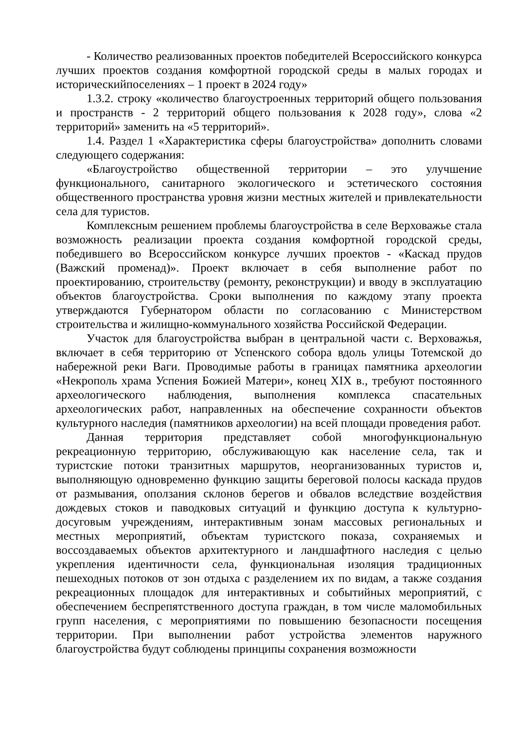- Количество реализованных проектов победителей Всероссийского конкурса лучших проектов создания комфортной городской среды в малых городах и историческийпоселениях – 1 проект в 2024 году»
1.3.2. строку «количество благоустроенных территорий общего пользования и пространств - 2 территорий общего пользования к 2028 году», слова «2 территорий» заменить на «5 территорий».
1.4. Раздел 1 «Характеристика сферы благоустройства» дополнить словами следующего содержания:
«Благоустройство общественной территории – это улучшение функционального, санитарного экологического и эстетического состояния общественного пространства уровня жизни местных жителей и привлекательности села для туристов.
Комплексным решением проблемы благоустройства в селе Верховажье стала возможность реализации проекта создания комфортной городской среды, победившего во Всероссийском конкурсе лучших проектов - «Каскад прудов (Важский променад)». Проект включает в себя выполнение работ по проектированию, строительству (ремонту, реконструкции) и вводу в эксплуатацию объектов благоустройства. Сроки выполнения по каждому этапу проекта утверждаются Губернатором области по согласованию с Министерством строительства и жилищно-коммунального хозяйства Российской Федерации.
Участок для благоустройства выбран в центральной части с. Верховажья, включает в себя территорию от Успенского собора вдоль улицы Тотемской до набережной реки Ваги. Проводимые работы в границах памятника археологии «Некрополь храма Успения Божией Матери», конец XIX в., требуют постоянного археологического наблюдения, выполнения комплекса спасательных археологических работ, направленных на обеспечение сохранности объектов культурного наследия (памятников археологии) на всей площади проведения работ.
Данная территория представляет собой многофункциональную рекреационную территорию, обслуживающую как население села, так и туристские потоки транзитных маршрутов, неорганизованных туристов и, выполняющую одновременно функцию защиты береговой полосы каскада прудов от размывания, оползания склонов берегов и обвалов вследствие воздействия дождевых стоков и паводковых ситуаций и функцию доступа к культурно-досуговым учреждениям, интерактивным зонам массовых региональных и местных мероприятий, объектам туристского показа, сохраняемых и воссоздаваемых объектов архитектурного и ландшафтного наследия с целью укрепления идентичности села, функциональная изоляция традиционных пешеходных потоков от зон отдыха с разделением их по видам, а также создания рекреационных площадок для интерактивных и событийных мероприятий, с обеспечением беспрепятственного доступа граждан, в том числе маломобильных групп населения, с мероприятиями по повышению безопасности посещения территории. При выполнении работ устройства элементов наружного благоустройства будут соблюдены принципы сохранения возможности